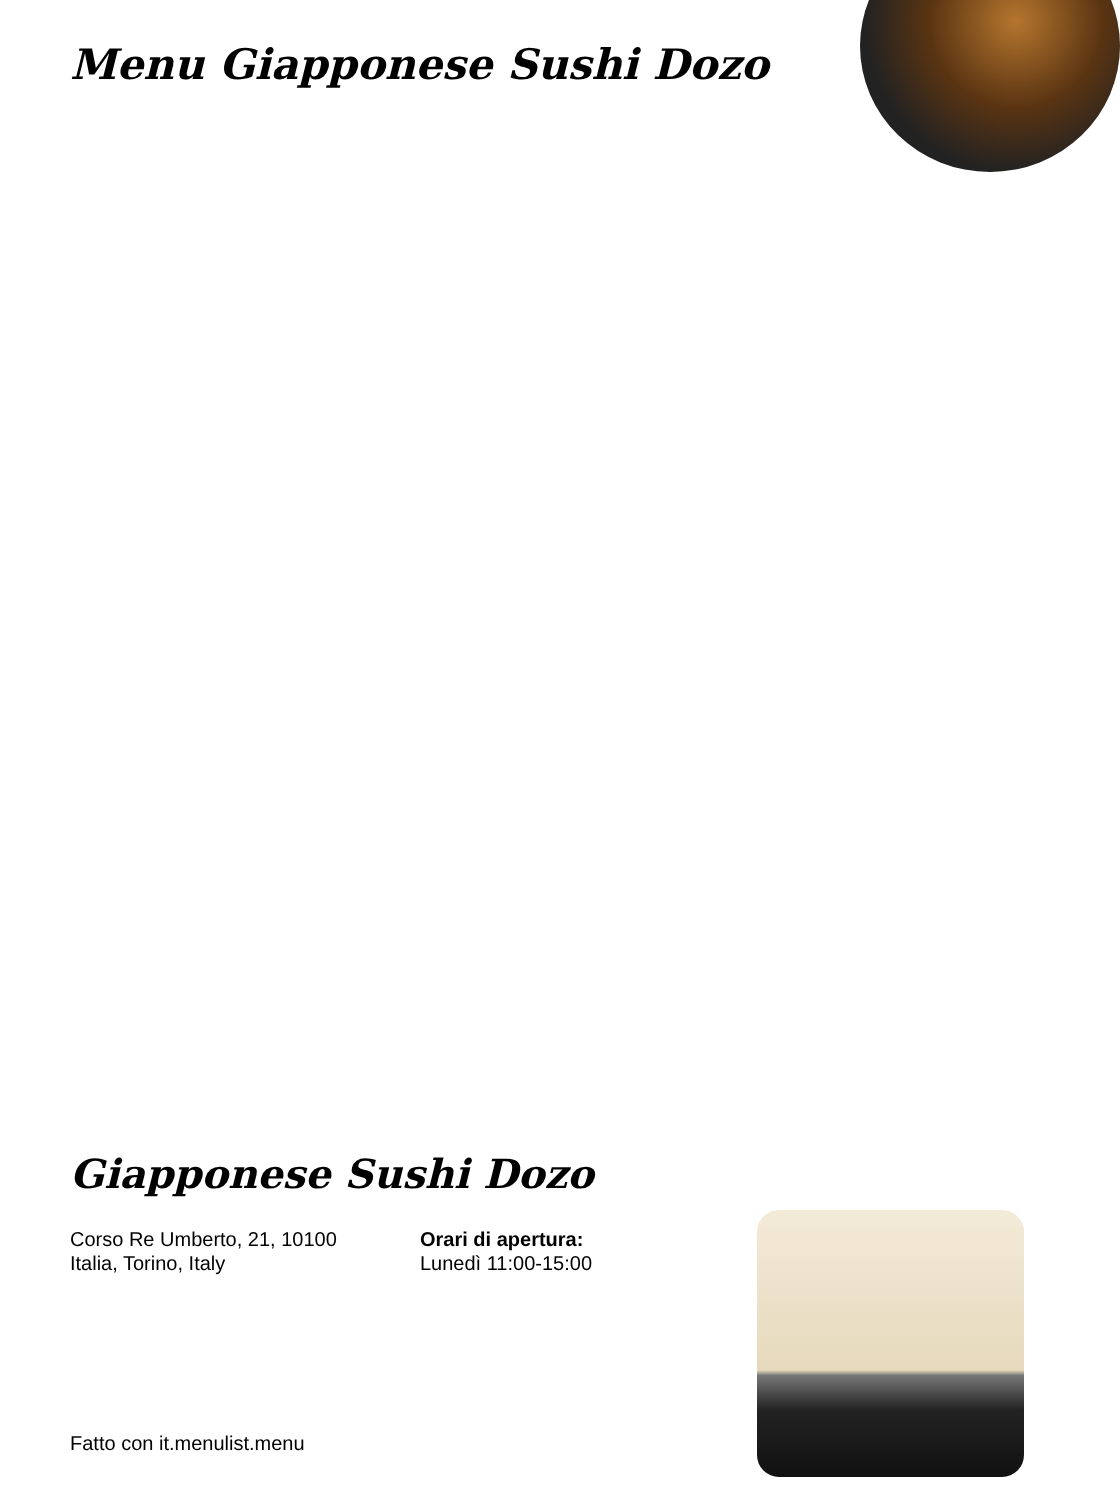Menu Giapponese Sushi Dozo
Giapponese Sushi Dozo
Corso Re Umberto, 21, 10100
Italia, Torino, Italy
Orari di apertura:
Lunedì 11:00-15:00
Fatto con it.menulist.menu